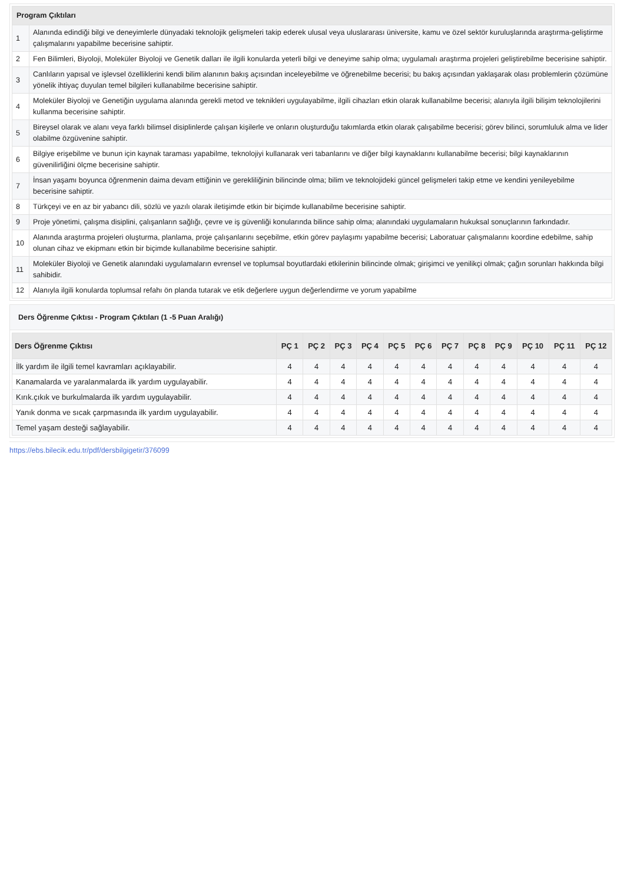| Program Çıktıları | |
| --- | --- |
| 1 | Alanında edindiği bilgi ve deneyimlerle dünyadaki teknolojik gelişmeleri takip ederek ulusal veya uluslararası üniversite, kamu ve özel sektör kuruluşlarında araştırma-geliştirme çalışmalarını yapabilme becerisine sahiptir. |
| 2 | Fen Bilimleri, Biyoloji, Moleküler Biyoloji ve Genetik dalları ile ilgili konularda yeterli bilgi ve deneyime sahip olma; uygulamalı araştırma projeleri geliştirebilme becerisine sahiptir. |
| 3 | Canlıların yapısal ve işlevsel özelliklerini kendi bilim alanının bakış açısından inceleyebilme ve öğrenebilme becerisi; bu bakış açısından yaklaşarak olası problemlerin çözümüne yönelik ihtiyaç duyulan temel bilgileri kullanabilme becerisine sahiptir. |
| 4 | Moleküler Biyoloji ve Genetiğin uygulama alanında gerekli metod ve teknikleri uygulayabilme, ilgili cihazları etkin olarak kullanabilme becerisi; alanıyla ilgili bilişim teknolojilerini kullanma becerisine sahiptir. |
| 5 | Bireysel olarak ve alanı veya farklı bilimsel disiplinlerde çalışan kişilerle ve onların oluşturduğu takımlarda etkin olarak çalışabilme becerisi; görev bilinci, sorumluluk alma ve lider olabilme özgüvenine sahiptir. |
| 6 | Bilgiye erişebilme ve bunun için kaynak taraması yapabilme, teknolojiyi kullanarak veri tabanlarını ve diğer bilgi kaynaklarını kullanabilme becerisi; bilgi kaynaklarının güvenilirliğini ölçme becerisine sahiptir. |
| 7 | İnsan yaşamı boyunca öğrenmenin daima devam ettiğinin ve gerekliliğinin bilincinde olma; bilim ve teknolojideki güncel gelişmeleri takip etme ve kendini yenileyebilme becerisine sahiptir. |
| 8 | Türkçeyi ve en az bir yabancı dili, sözlü ve yazılı olarak iletişimde etkin bir biçimde kullanabilme becerisine sahiptir. |
| 9 | Proje yönetimi, çalışma disiplini, çalışanların sağlığı, çevre ve iş güvenliği konularında bilince sahip olma; alanındaki uygulamaların hukuksal sonuçlarının farkındadır. |
| 10 | Alanında araştırma projeleri oluşturma, planlama, proje çalışanlarını seçebilme, etkin görev paylaşımı yapabilme becerisi; Laboratuar çalışmalarını koordine edebilme, sahip olunan cihaz ve ekipmanı etkin bir biçimde kullanabilme becerisine sahiptir. |
| 11 | Moleküler Biyoloji ve Genetik alanındaki uygulamaların evrensel ve toplumsal boyutlardaki etkilerinin bilincinde olmak; girişimci ve yenilikçi olmak; çağın sorunları hakkında bilgi sahibidir. |
| 12 | Alanıyla ilgili konularda toplumsal refahı ön planda tutarak ve etik değerlere uygun değerlendirme ve yorum yapabilme |
Ders Öğrenme Çıktısı - Program Çıktıları (1 -5 Puan Aralığı)
| Ders Öğrenme Çıktısı | PÇ 1 | PÇ 2 | PÇ 3 | PÇ 4 | PÇ 5 | PÇ 6 | PÇ 7 | PÇ 8 | PÇ 9 | PÇ 10 | PÇ 11 | PÇ 12 |
| --- | --- | --- | --- | --- | --- | --- | --- | --- | --- | --- | --- | --- |
| İlk yardım ile ilgili temel kavramları açıklayabilir. | 4 | 4 | 4 | 4 | 4 | 4 | 4 | 4 | 4 | 4 | 4 | 4 |
| Kanamalarda ve yaralanmalarda ilk yardım uygulayabilir. | 4 | 4 | 4 | 4 | 4 | 4 | 4 | 4 | 4 | 4 | 4 | 4 |
| Kırık.çıkık ve burkulmalarda ilk yardım uygulayabilir. | 4 | 4 | 4 | 4 | 4 | 4 | 4 | 4 | 4 | 4 | 4 | 4 |
| Yanık donma ve sıcak çarpmasında ilk yardım uygulayabilir. | 4 | 4 | 4 | 4 | 4 | 4 | 4 | 4 | 4 | 4 | 4 | 4 |
| Temel yaşam desteği sağlayabilir. | 4 | 4 | 4 | 4 | 4 | 4 | 4 | 4 | 4 | 4 | 4 | 4 |
https://ebs.bilecik.edu.tr/pdf/dersbilgigetir/376099